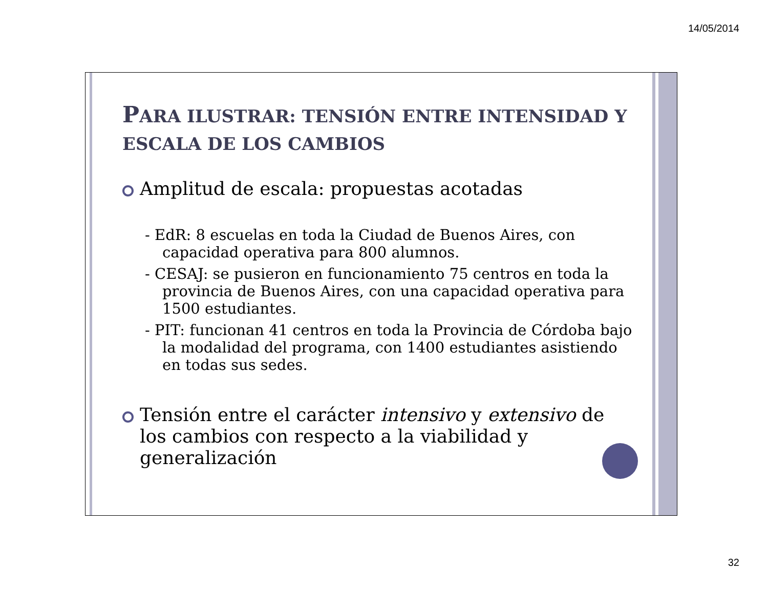14/05/2014
PARA ILUSTRAR: TENSIÓN ENTRE INTENSIDAD Y ESCALA DE LOS CAMBIOS
Amplitud de escala: propuestas acotadas
- EdR: 8 escuelas en toda la Ciudad de Buenos Aires, con capacidad operativa para 800 alumnos.
- CESAJ: se pusieron en funcionamiento 75 centros en toda la provincia de Buenos Aires, con una capacidad operativa para 1500 estudiantes.
- PIT: funcionan 41 centros en toda la Provincia de Córdoba bajo la modalidad del programa, con 1400 estudiantes asistiendo en todas sus sedes.
Tensión entre el carácter intensivo y extensivo de los cambios con respecto a la viabilidad y generalización
32